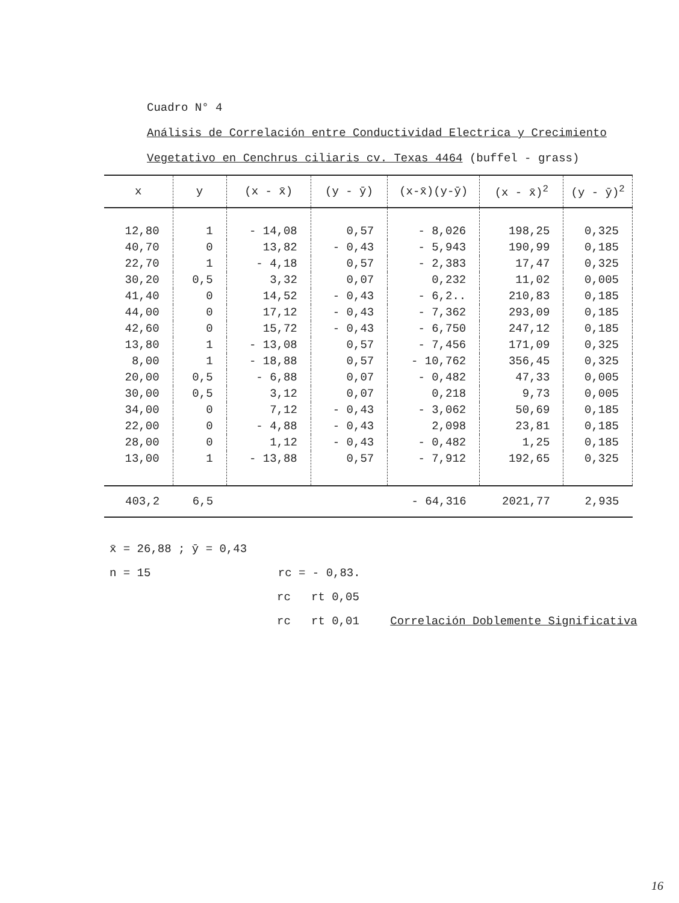Cuadro N° 4
Análisis de Correlación entre Conductividad Electrica y Crecimiento
Vegetativo en Cenchrus ciliaris cv. Texas 4464 (buffel - grass)
| x | y | (x - x̄) | (y - ȳ) | (x-x̄)(y-ȳ) | (x - x̄)<sup>2</sup> | (y - ȳ)<sup>2</sup> |
| --- | --- | --- | --- | --- | --- | --- |
| 12,80 | 1 | - 14,08 | 0,57 | - 8,026 | 198,25 | 0,325 |
| 40,70 | 0 | 13,82 | - 0,43 | - 5,943 | 190,99 | 0,185 |
| 22,70 | 1 | - 4,18 | 0,57 | - 2,383 | 17,47 | 0,325 |
| 30,20 | 0,5 | 3,32 | 0,07 | 0,232 | 11,02 | 0,005 |
| 41,40 | 0 | 14,52 | - 0,43 | - 6,2.. | 210,83 | 0,185 |
| 44,00 | 0 | 17,12 | - 0,43 | - 7,362 | 293,09 | 0,185 |
| 42,60 | 0 | 15,72 | - 0,43 | - 6,750 | 247,12 | 0,185 |
| 13,80 | 1 | - 13,08 | 0,57 | - 7,456 | 171,09 | 0,325 |
| 8,00 | 1 | - 18,88 | 0,57 | - 10,762 | 356,45 | 0,325 |
| 20,00 | 0,5 | - 6,88 | 0,07 | - 0,482 | 47,33 | 0,005 |
| 30,00 | 0,5 | 3,12 | 0,07 | 0,218 | 9,73 | 0,005 |
| 34,00 | 0 | 7,12 | - 0,43 | - 3,062 | 50,69 | 0,185 |
| 22,00 | 0 | - 4,88 | - 0,43 | 2,098 | 23,81 | 0,185 |
| 28,00 | 0 | 1,12 | - 0,43 | - 0,482 | 1,25 | 0,185 |
| 13,00 | 1 | - 13,88 | 0,57 | - 7,912 | 192,65 | 0,325 |
| 403,2 | 6,5 | | | - 64,316 | 2021,77 | 2,935 |
x̄ = 26,88 ; ȳ = 0,43
n = 15 rc = - 0,83.
rc rt 0,05
rc rt 0,01 Correlación Doblemente Significativa
16